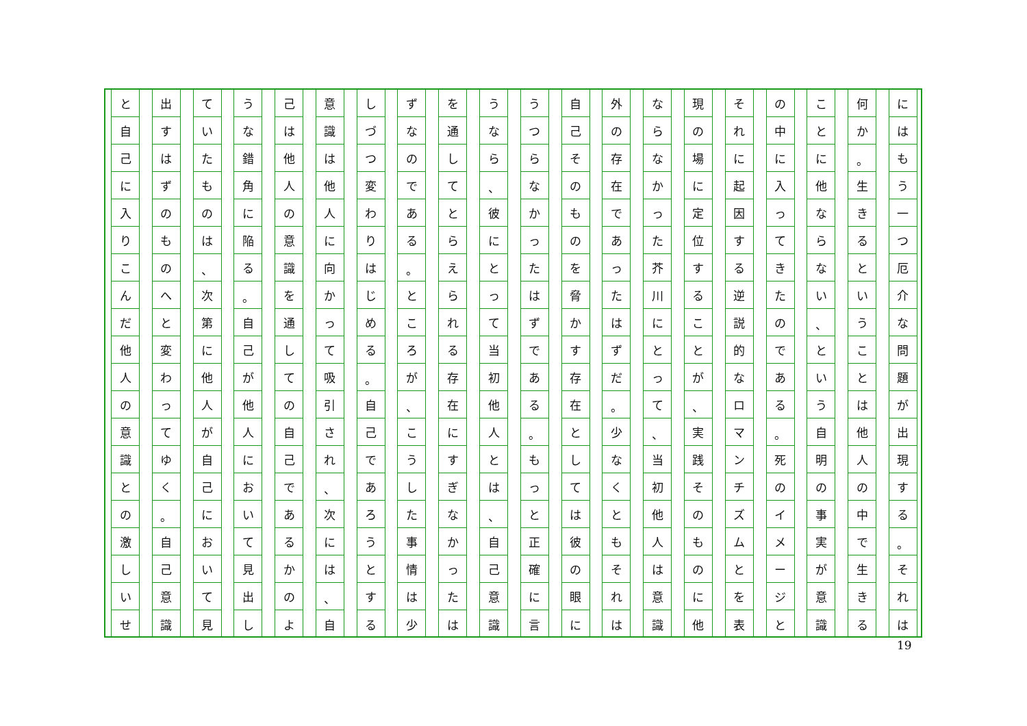にはもう一つ厄介な問題が出現する
。
それは
何か
。
生きるということは他人の中で生きる
ことに他ならない
、
という自明の事実が意識
の中に入ってきたのである
。
死のイメージと
それに起因する逆説的なロマンチズムとを表
現の場に定位することが
、
実践そのものに他
ならなかった芥川にとって
、
当初他人は意識
外の存在であったはずだ
。
少なくともそれは
自己そのものを脅かす存在としては彼の眼に
うつらなかったはずである
。
もっと正確に言
うなら
、
彼にとって当初他人とは
、
自己意識
を通してとらえられる存在にすぎなかったは
ずなのである
。
ところが
、
こうした事情は少
しづつ変わりはじめる
。
自己であろうとする
意識は他人に向かって吸引され
、
次には
、
自
己は他人の意識を通しての自己であるかのよ
うな錯角に陥る
。
自己が他人において見出し
ていたものは
、
次第に他人が自己において見
出すはずのものへと変わってゆく
。
自己意識
と自己に入りこんだ他人の意識との激しいせ
19